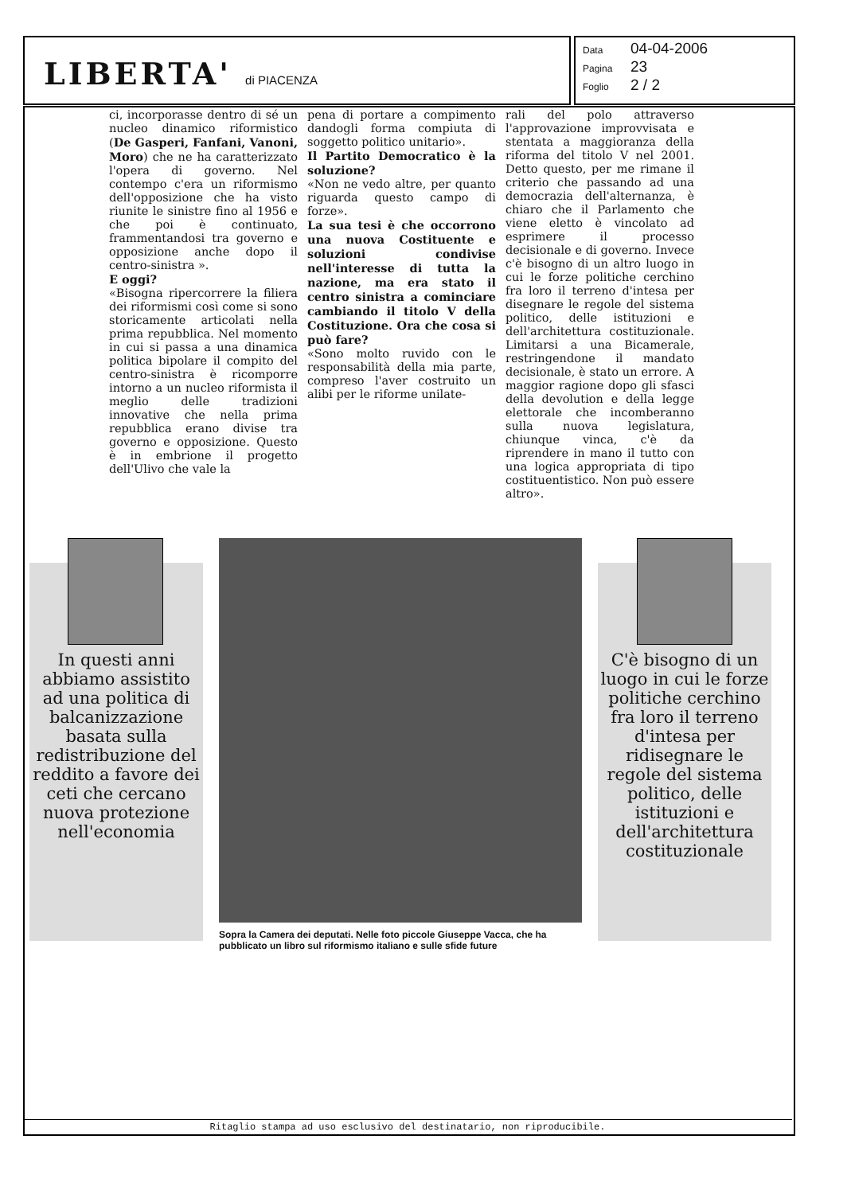LIBERTA' di PIACENZA
Data 04-04-2006
Pagina 23
Foglio 2 / 2
ci, incorporasse dentro di sé un nucleo dinamico riformistico (De Gasperi, Fanfani, Vanoni, Moro) che ne ha caratterizzato l'opera di governo. Nel contempo c'era un riformismo dell'opposizione che ha visto riunite le sinistre fino al 1956 e che poi è continuato, frammentandosi tra governo e opposizione anche dopo il centro-sinistra ».
E oggi?
«Bisogna ripercorrere la filiera dei riformismi così come si sono storicamente articolati nella prima repubblica. Nel momento in cui si passa a una dinamica politica bipolare il compito del centro-sinistra è ricomporre intorno a un nucleo riformista il meglio delle tradizioni innovative che nella prima repubblica erano divise tra governo e opposizione. Questo è in embrione il progetto dell'Ulivo che vale la
pena di portare a compimento dandogli forma compiuta di soggetto politico unitario».
Il Partito Democratico è la soluzione?
«Non ne vedo altre, per quanto riguarda questo campo di forze».
La sua tesi è che occorrono una nuova Costituente e soluzioni condivise nell'interesse di tutta la nazione, ma era stato il centro sinistra a cominciare cambiando il titolo V della Costituzione. Ora che cosa si può fare?
«Sono molto ruvido con le responsabilità della mia parte, compreso l'aver costruito un alibi per le riforme unilate-
rali del polo attraverso l'approvazione improvvisata e stentata a maggioranza della riforma del titolo V nel 2001. Detto questo, per me rimane il criterio che passando ad una democrazia dell'alternanza, è chiaro che il Parlamento che viene eletto è vincolato ad esprimere il processo decisionale e di governo. Invece c'è bisogno di un altro luogo in cui le forze politiche cerchino fra loro il terreno d'intesa per disegnare le regole del sistema politico, delle istituzioni e dell'architettura costituzionale. Limitarsi a una Bicamerale, restringendone il mandato decisionale, è stato un errore. A maggior ragione dopo gli sfasci della devolution e della legge elettorale che incomberanno sulla nuova legislatura, chiunque vinca, c'è da riprendere in mano il tutto con una logica appropriata di tipo costituentistico. Non può essere altro».
In questi anni abbiamo assistito ad una politica di balcanizzazione basata sulla redistribuzione del reddito a favore dei ceti che cercano nuova protezione nell'economia
Sopra la Camera dei deputati. Nelle foto piccole Giuseppe Vacca, che ha pubblicato un libro sul riformismo italiano e sulle sfide future
C'è bisogno di un luogo in cui le forze politiche cerchino fra loro il terreno d'intesa per ridisegnare le regole del sistema politico, delle istituzioni e dell'architettura costituzionale
Ritaglio stampa ad uso esclusivo del destinatario, non riproducibile.